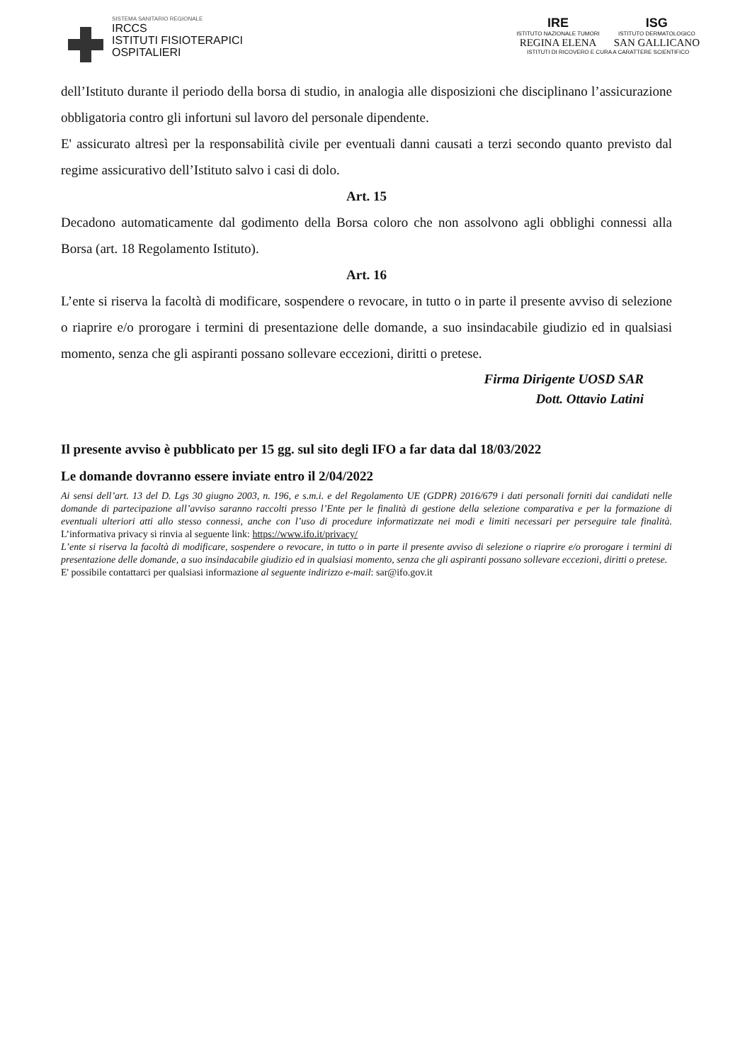SISTEMA SANITARIO REGIONALE
IRCCS
ISTITUTI FISIOTERAPICI
OSPITALIERI
IRE
ISTITUTO NAZIONALE TUMORI
REGINA ELENA
ISG
ISTITUTO DERMATOLOGICO
SAN GALLICANO
ISTITUTI DI RICOVERO E CURA A CARATTERE SCIENTIFICO
dell’Istituto durante il periodo della borsa di studio, in analogia alle disposizioni che disciplinano l’assicurazione obbligatoria contro gli infortuni sul lavoro del personale dipendente.
E' assicurato altresì per la responsabilità civile per eventuali danni causati a terzi secondo quanto previsto dal regime assicurativo dell’Istituto salvo i casi di dolo.
Art. 15
Decadono automaticamente dal godimento della Borsa coloro che non assolvono agli obblighi connessi alla Borsa (art. 18 Regolamento Istituto).
Art. 16
L’ente si riserva la facoltà di modificare, sospendere o revocare, in tutto o in parte il presente avviso di selezione o riaprire e/o prorogare i termini di presentazione delle domande, a suo insindacabile giudizio ed in qualsiasi momento, senza che gli aspiranti possano sollevare eccezioni, diritti o pretese.
Firma Dirigente UOSD SAR
Dott. Ottavio Latini
Il presente avviso è pubblicato per 15 gg. sul sito degli IFO a far data dal 18/03/2022
Le domande dovranno essere inviate entro il 2/04/2022
Ai sensi dell’art. 13 del D. Lgs 30 giugno 2003, n. 196, e s.m.i. e del Regolamento UE (GDPR) 2016/679 i dati personali forniti dai candidati nelle domande di partecipazione all’avviso saranno raccolti presso l’Ente per le finalità di gestione della selezione comparativa e per la formazione di eventuali ulteriori atti allo stesso connessi, anche con l’uso di procedure informatizzate nei modi e limiti necessari per perseguire tale finalità. L’informativa privacy si rinvia al seguente link: https://www.ifo.it/privacy/
L’ente si riserva la facoltà di modificare, sospendere o revocare, in tutto o in parte il presente avviso di selezione o riaprire e/o prorogare i termini di presentazione delle domande, a suo insindacabile giudizio ed in qualsiasi momento, senza che gli aspiranti possano sollevare eccezioni, diritti o pretese.
E' possibile contattarci per qualsiasi informazione al seguente indirizzo e-mail: sar@ifo.gov.it